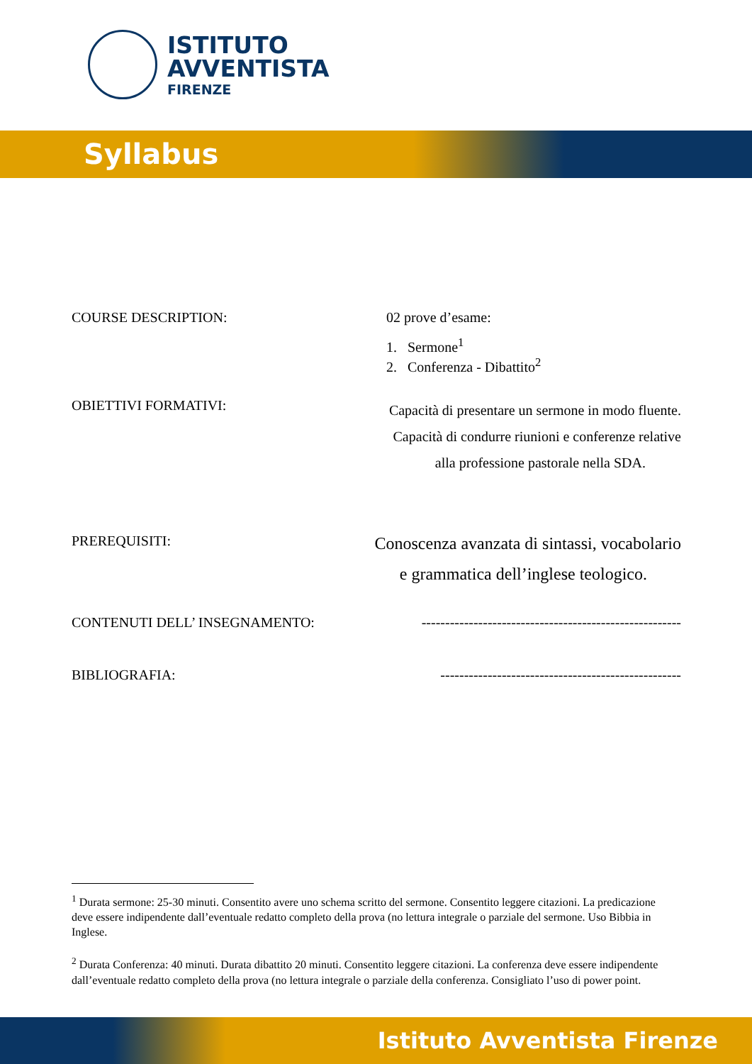ISTITUTO
AVVENTISTA
FIRENZE
Syllabus
COURSE DESCRIPTION: 02 prove d’esame:
1. Sermone<sup>1</sup>
2. Conferenza - Dibattito<sup>2</sup>
OBIETTIVI FORMATIVI:
Capacità di presentare un sermone in modo fluente.
Capacità di condurre riunioni e conferenze relative
alla professione pastorale nella SDA.
PREREQUISITI:
Conoscenza avanzata di sintassi, vocabolario
e grammatica dell’inglese teologico.
CONTENUTI DELL’ INSEGNAMENTO: -------------------------------------------------------
BIBLIOGRAFIA: ---------------------------------------------------
<sup>1</sup> Durata sermone: 25-30 minuti. Consentito avere uno schema scritto del sermone. Consentito leggere citazioni. La predicazione deve essere indipendente dall’eventuale redatto completo della prova (no lettura integrale o parziale del sermone. Uso Bibbia in Inglese.
<sup>2</sup> Durata Conferenza: 40 minuti. Durata dibattito 20 minuti. Consentito leggere citazioni. La conferenza deve essere indipendente dall’eventuale redatto completo della prova (no lettura integrale o parziale della conferenza. Consigliato l’uso di power point.
Istituto Avventista Firenze